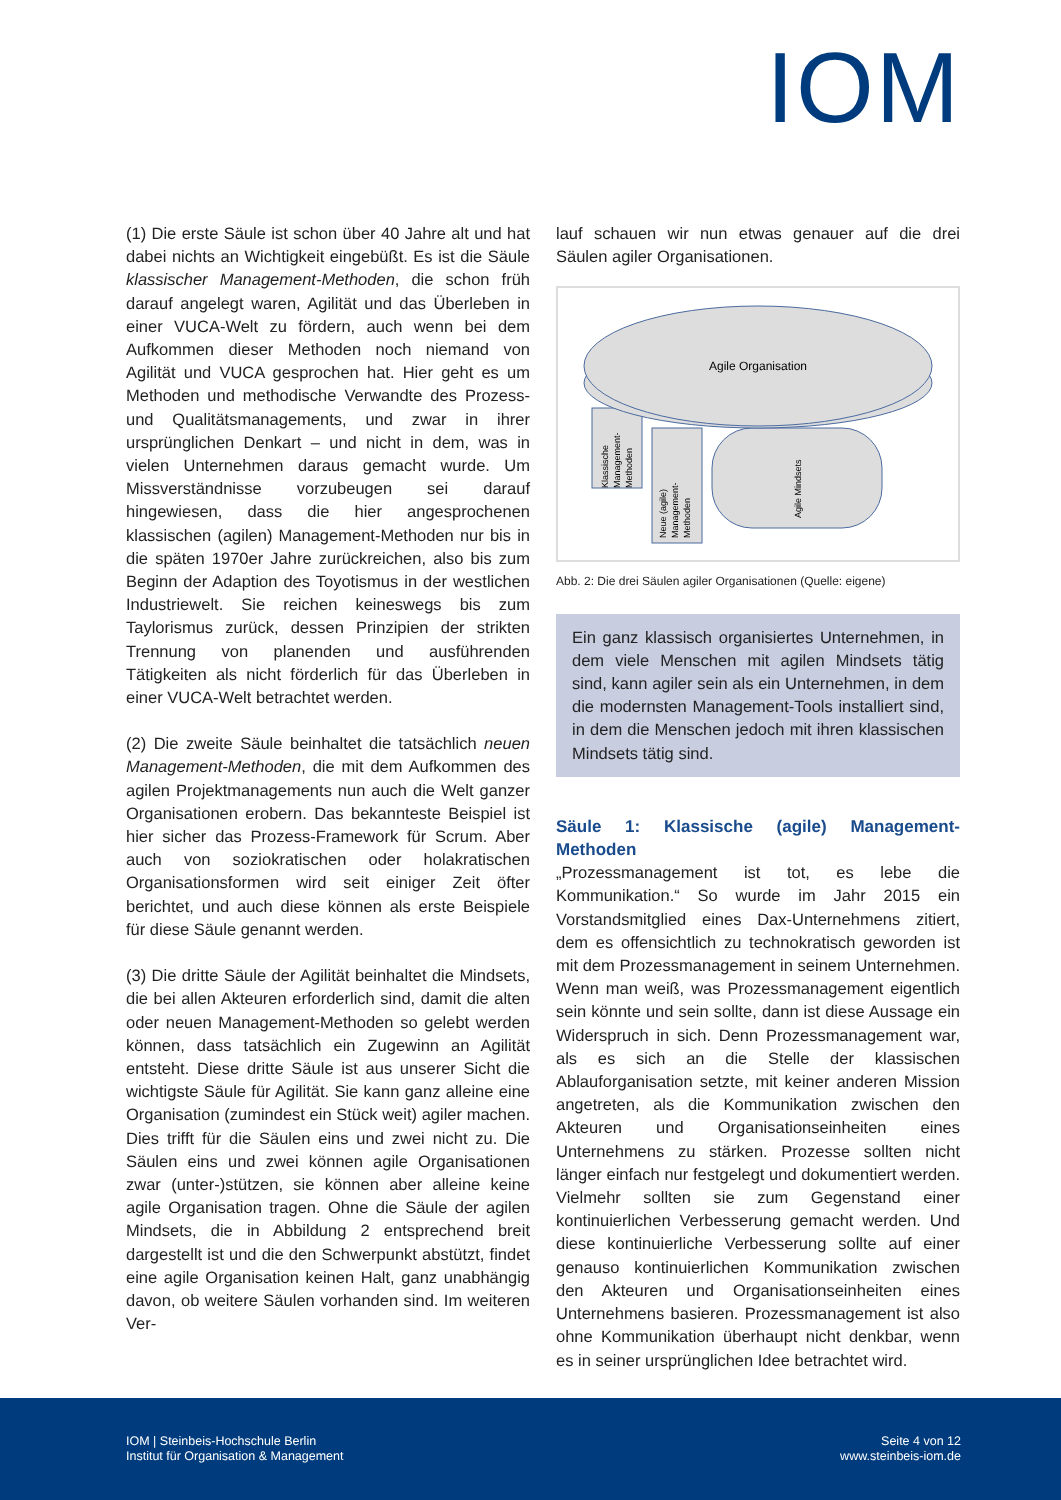IOM
(1) Die erste Säule ist schon über 40 Jahre alt und hat dabei nichts an Wichtigkeit eingebüßt. Es ist die Säule klassischer Management-Methoden, die schon früh darauf angelegt waren, Agilität und das Überleben in einer VUCA-Welt zu fördern, auch wenn bei dem Aufkommen dieser Methoden noch niemand von Agilität und VUCA gesprochen hat. Hier geht es um Methoden und methodische Verwandte des Prozess- und Qualitätsmanagements, und zwar in ihrer ursprünglichen Denkart – und nicht in dem, was in vielen Unternehmen daraus gemacht wurde. Um Missverständnisse vorzubeugen sei darauf hingewiesen, dass die hier angesprochenen klassischen (agilen) Management-Methoden nur bis in die späten 1970er Jahre zurückreichen, also bis zum Beginn der Adaption des Toyotismus in der westlichen Industriewelt. Sie reichen keineswegs bis zum Taylorismus zurück, dessen Prinzipien der strikten Trennung von planenden und ausführenden Tätigkeiten als nicht förderlich für das Überleben in einer VUCA-Welt betrachtet werden.
(2) Die zweite Säule beinhaltet die tatsächlich neuen Management-Methoden, die mit dem Aufkommen des agilen Projektmanagements nun auch die Welt ganzer Organisationen erobern. Das bekannteste Beispiel ist hier sicher das Prozess-Framework für Scrum. Aber auch von soziokratischen oder holakratischen Organisationsformen wird seit einiger Zeit öfter berichtet, und auch diese können als erste Beispiele für diese Säule genannt werden.
(3) Die dritte Säule der Agilität beinhaltet die Mindsets, die bei allen Akteuren erforderlich sind, damit die alten oder neuen Management-Methoden so gelebt werden können, dass tatsächlich ein Zugewinn an Agilität entsteht. Diese dritte Säule ist aus unserer Sicht die wichtigste Säule für Agilität. Sie kann ganz alleine eine Organisation (zumindest ein Stück weit) agiler machen. Dies trifft für die Säulen eins und zwei nicht zu. Die Säulen eins und zwei können agile Organisationen zwar (unter-)stützen, sie können aber alleine keine agile Organisation tragen. Ohne die Säule der agilen Mindsets, die in Abbildung 2 entsprechend breit dargestellt ist und die den Schwerpunkt abstützt, findet eine agile Organisation keinen Halt, ganz unabhängig davon, ob weitere Säulen vorhanden sind. Im weiteren Ver-
lauf schauen wir nun etwas genauer auf die drei Säulen agiler Organisationen.
Agile Organisation
Klassische
Management-
Methoden
Neue (agile)
Management-
Methoden
Agile Mindsets
Abb. 2: Die drei Säulen agiler Organisationen (Quelle: eigene)
Ein ganz klassisch organisiertes Unternehmen, in dem viele Menschen mit agilen Mindsets tätig sind, kann agiler sein als ein Unternehmen, in dem die modernsten Management-Tools installiert sind, in dem die Menschen jedoch mit ihren klassischen Mindsets tätig sind.
Säule 1: Klassische (agile) Management-Methoden
„Prozessmanagement ist tot, es lebe die Kommunikation.“ So wurde im Jahr 2015 ein Vorstandsmitglied eines Dax-Unternehmens zitiert, dem es offensichtlich zu technokratisch geworden ist mit dem Prozessmanagement in seinem Unternehmen. Wenn man weiß, was Prozessmanagement eigentlich sein könnte und sein sollte, dann ist diese Aussage ein Widerspruch in sich. Denn Prozessmanagement war, als es sich an die Stelle der klassischen Ablauforganisation setzte, mit keiner anderen Mission angetreten, als die Kommunikation zwischen den Akteuren und Organisationseinheiten eines Unternehmens zu stärken. Prozesse sollten nicht länger einfach nur festgelegt und dokumentiert werden. Vielmehr sollten sie zum Gegenstand einer kontinuierlichen Verbesserung gemacht werden. Und diese kontinuierliche Verbesserung sollte auf einer genauso kontinuierlichen Kommunikation zwischen den Akteuren und Organisationseinheiten eines Unternehmens basieren. Prozessmanagement ist also ohne Kommunikation überhaupt nicht denkbar, wenn es in seiner ursprünglichen Idee betrachtet wird.
IOM | Steinbeis-Hochschule Berlin
Institut für Organisation & Management
Seite 4 von 12
www.steinbeis-iom.de